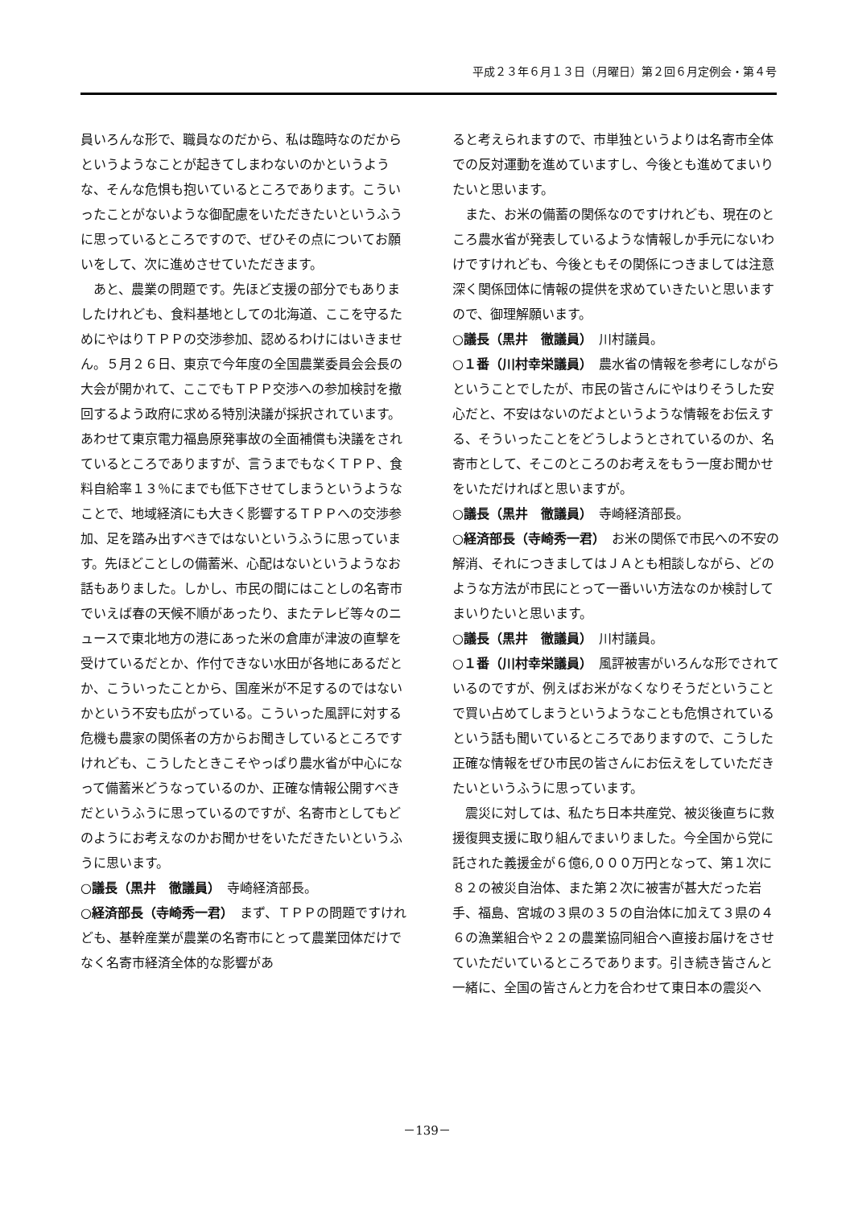平成２３年６月１３日（月曜日）第２回６月定例会・第４号
員いろんな形で、職員なのだから、私は臨時なのだからというようなことが起きてしまわないのかというような、そんな危惧も抱いているところであります。こういったことがないような御配慮をいただきたいというふうに思っているところですので、ぜひその点についてお願いをして、次に進めさせていただきます。
あと、農業の問題です。先ほど支援の部分でもありましたけれども、食料基地としての北海道、ここを守るためにやはりＴＰＰの交渉参加、認めるわけにはいきません。５月２６日、東京で今年度の全国農業委員会会長の大会が開かれて、ここでもＴＰＰ交渉への参加検討を撤回するよう政府に求める特別決議が採択されています。あわせて東京電力福島原発事故の全面補償も決議をされているところでありますが、言うまでもなくＴＰＰ、食料自給率１３％にまでも低下させてしまうというようなことで、地域経済にも大きく影響するＴＰＰへの交渉参加、足を踏み出すべきではないというふうに思っています。先ほどことしの備蓄米、心配はないというようなお話もありました。しかし、市民の間にはことしの名寄市でいえば春の天候不順があったり、またテレビ等々のニュースで東北地方の港にあった米の倉庫が津波の直撃を受けているだとか、作付できない水田が各地にあるだとか、こういったことから、国産米が不足するのではないかという不安も広がっている。こういった風評に対する危機も農家の関係者の方からお聞きしているところですけれども、こうしたときこそやっぱり農水省が中心になって備蓄米どうなっているのか、正確な情報公開すべきだというふうに思っているのですが、名寄市としてもどのようにお考えなのかお聞かせをいただきたいというふうに思います。
○議長（黒井　徹議員）　寺崎経済部長。
○経済部長（寺崎秀一君）　まず、ＴＰＰの問題ですけれども、基幹産業が農業の名寄市にとって農業団体だけでなく名寄市経済全体的な影響があ
ると考えられますので、市単独というよりは名寄市全体での反対運動を進めていますし、今後とも進めてまいりたいと思います。
また、お米の備蓄の関係なのですけれども、現在のところ農水省が発表しているような情報しか手元にないわけですけれども、今後ともその関係につきましては注意深く関係団体に情報の提供を求めていきたいと思いますので、御理解願います。
○議長（黒井　徹議員）　川村議員。
○１番（川村幸栄議員）　農水省の情報を参考にしながらということでしたが、市民の皆さんにやはりそうした安心だと、不安はないのだよというような情報をお伝えする、そういったことをどうしようとされているのか、名寄市として、そこのところのお考えをもう一度お聞かせをいただければと思いますが。
○議長（黒井　徹議員）　寺崎経済部長。
○経済部長（寺崎秀一君）　お米の関係で市民への不安の解消、それにつきましてはＪＡとも相談しながら、どのような方法が市民にとって一番いい方法なのか検討してまいりたいと思います。
○議長（黒井　徹議員）　川村議員。
○１番（川村幸栄議員）　風評被害がいろんな形でされているのですが、例えばお米がなくなりそうだということで買い占めてしまうというようなことも危惧されているという話も聞いているところでありますので、こうした正確な情報をぜひ市民の皆さんにお伝えをしていただきたいというふうに思っています。
震災に対しては、私たち日本共産党、被災後直ちに救援復興支援に取り組んでまいりました。今全国から党に託された義援金が６億6,０００万円となって、第１次に８２の被災自治体、また第２次に被害が甚大だった岩手、福島、宮城の３県の３５の自治体に加えて３県の４６の漁業組合や２２の農業協同組合へ直接お届けをさせていただいているところであります。引き続き皆さんと一緒に、全国の皆さんと力を合わせて東日本の震災へ
－139－